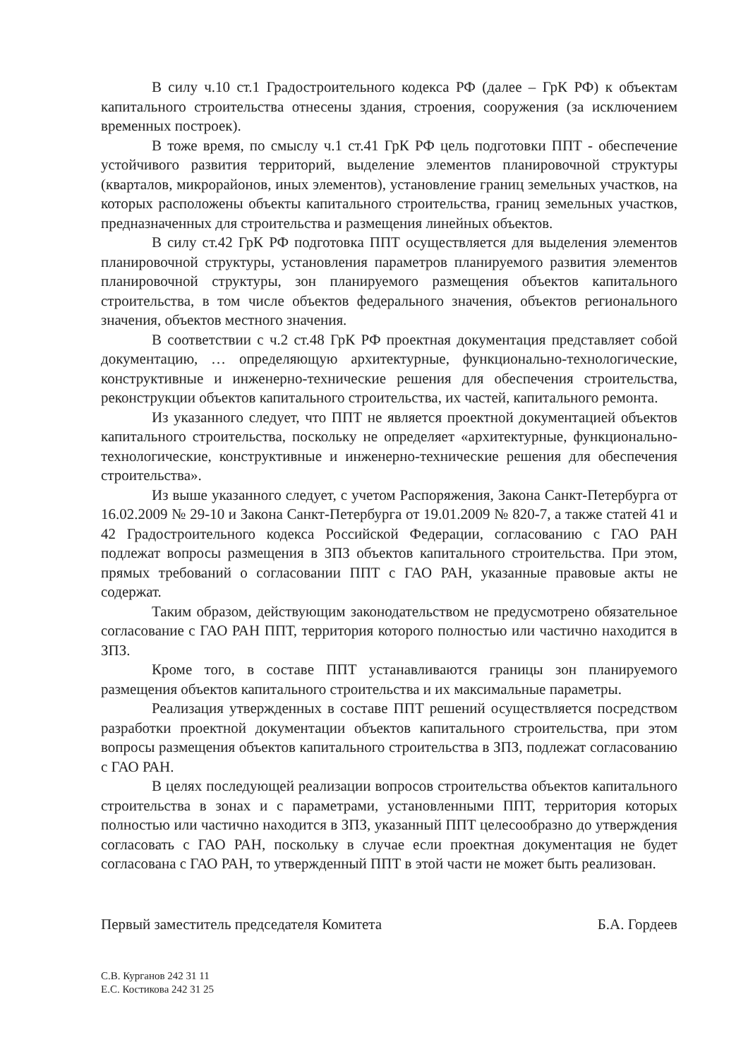В силу ч.10 ст.1 Градостроительного кодекса РФ (далее – ГрК РФ) к объектам капитального строительства отнесены здания, строения, сооружения (за исключением временных построек).
В тоже время, по смыслу ч.1 ст.41 ГрК РФ цель подготовки ППТ - обеспечение устойчивого развития территорий, выделение элементов планировочной структуры (кварталов, микрорайонов, иных элементов), установление границ земельных участков, на которых расположены объекты капитального строительства, границ земельных участков, предназначенных для строительства и размещения линейных объектов.
В силу ст.42 ГрК РФ подготовка ППТ осуществляется для выделения элементов планировочной структуры, установления параметров планируемого развития элементов планировочной структуры, зон планируемого размещения объектов капитального строительства, в том числе объектов федерального значения, объектов регионального значения, объектов местного значения.
В соответствии с ч.2 ст.48 ГрК РФ проектная документация представляет собой документацию, … определяющую архитектурные, функционально-технологические, конструктивные и инженерно-технические решения для обеспечения строительства, реконструкции объектов капитального строительства, их частей, капитального ремонта.
Из указанного следует, что ППТ не является проектной документацией объектов капитального строительства, поскольку не определяет «архитектурные, функционально-технологические, конструктивные и инженерно-технические решения для обеспечения строительства».
Из выше указанного следует, с учетом Распоряжения, Закона Санкт-Петербурга от 16.02.2009 № 29-10 и Закона Санкт-Петербурга от 19.01.2009 № 820-7, а также статей 41 и 42 Градостроительного кодекса Российской Федерации, согласованию с ГАО РАН подлежат вопросы размещения в ЗПЗ объектов капитального строительства. При этом, прямых требований о согласовании ППТ с ГАО РАН, указанные правовые акты не содержат.
Таким образом, действующим законодательством не предусмотрено обязательное согласование с ГАО РАН ППТ, территория которого полностью или частично находится в ЗПЗ.
Кроме того, в составе ППТ устанавливаются границы зон планируемого размещения объектов капитального строительства и их максимальные параметры.
Реализация утвержденных в составе ППТ решений осуществляется посредством разработки проектной документации объектов капитального строительства, при этом вопросы размещения объектов капитального строительства в ЗПЗ, подлежат согласованию с ГАО РАН.
В целях последующей реализации вопросов строительства объектов капитального строительства в зонах и с параметрами, установленными ППТ, территория которых полностью или частично находится в ЗПЗ, указанный ППТ целесообразно до утверждения согласовать с ГАО РАН, поскольку в случае если проектная документация не будет согласована с ГАО РАН, то утвержденный ППТ в этой части не может быть реализован.
Первый заместитель председателя Комитета Б.А. Гордеев
С.В. Курганов 242 31 11
Е.С. Костикова 242 31 25